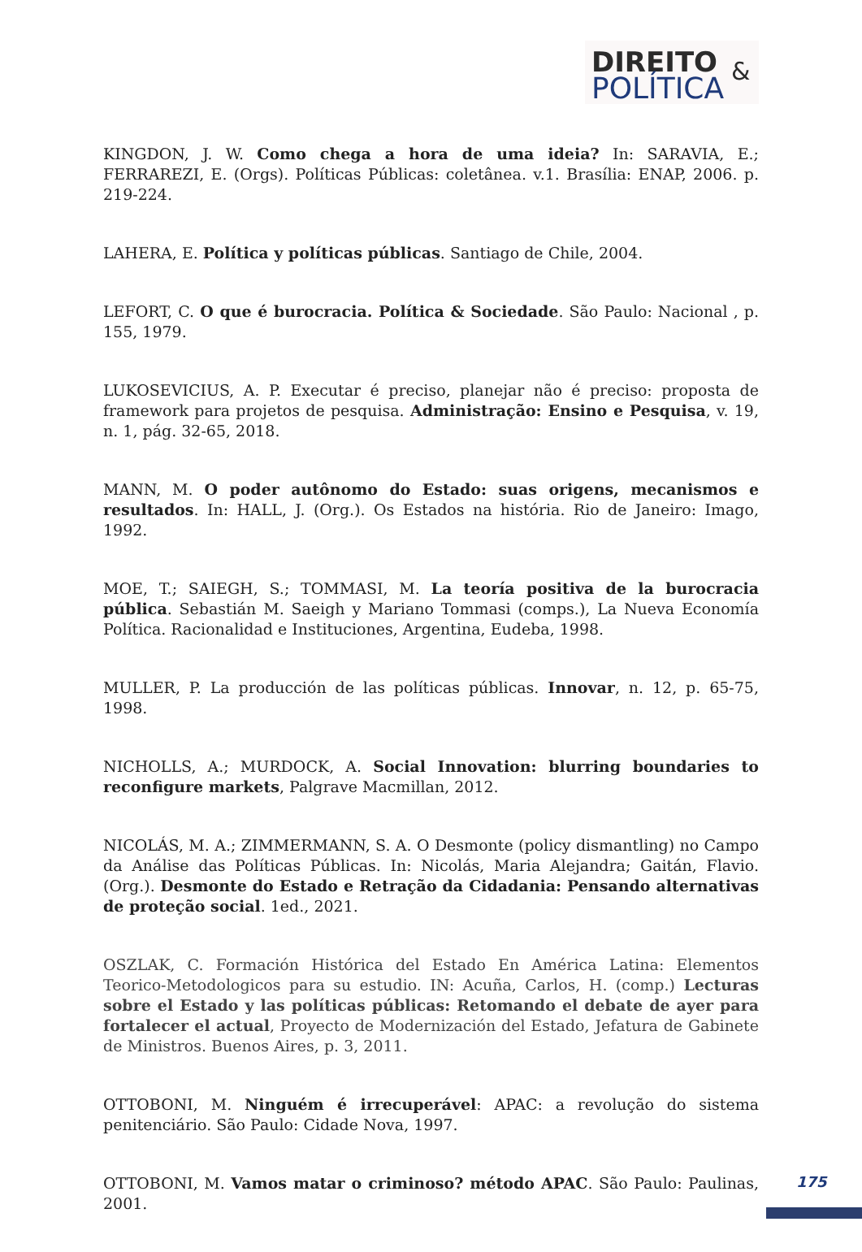DIREITO &
POLÍTICA
KINGDON, J. W. Como chega a hora de uma ideia? In: SARAVIA, E.; FERRAREZI, E. (Orgs). Políticas Públicas: coletânea. v.1. Brasília: ENAP, 2006. p. 219-224.
LAHERA, E. Política y políticas públicas. Santiago de Chile, 2004.
LEFORT, C. O que é burocracia. Política & Sociedade. São Paulo: Nacional , p. 155, 1979.
LUKOSEVICIUS, A. P. Executar é preciso, planejar não é preciso: proposta de framework para projetos de pesquisa. Administração: Ensino e Pesquisa, v. 19, n. 1, pág. 32-65, 2018.
MANN, M. O poder autônomo do Estado: suas origens, mecanismos e resultados. In: HALL, J. (Org.). Os Estados na história. Rio de Janeiro: Imago, 1992.
MOE, T.; SAIEGH, S.; TOMMASI, M. La teoría positiva de la burocracia pública. Sebastián M. Saeigh y Mariano Tommasi (comps.), La Nueva Economía Política. Racionalidad e Instituciones, Argentina, Eudeba, 1998.
MULLER, P. La producción de las políticas públicas. Innovar, n. 12, p. 65-75, 1998.
NICHOLLS, A.; MURDOCK, A. Social Innovation: blurring boundaries to reconfigure markets, Palgrave Macmillan, 2012.
NICOLÁS, M. A.; ZIMMERMANN, S. A. O Desmonte (policy dismantling) no Campo da Análise das Políticas Públicas. In: Nicolás, Maria Alejandra; Gaitán, Flavio. (Org.). Desmonte do Estado e Retração da Cidadania: Pensando alternativas de proteção social. 1ed., 2021.
OSZLAK, C. Formación Histórica del Estado En América Latina: Elementos Teorico-Metodologicos para su estudio. IN: Acuña, Carlos, H. (comp.) Lecturas sobre el Estado y las políticas públicas: Retomando el debate de ayer para fortalecer el actual, Proyecto de Modernización del Estado, Jefatura de Gabinete de Ministros. Buenos Aires, p. 3, 2011.
OTTOBONI, M. Ninguém é irrecuperável: APAC: a revolução do sistema penitenciário. São Paulo: Cidade Nova, 1997.
OTTOBONI, M. Vamos matar o criminoso? método APAC. São Paulo: Paulinas, 2001.
175